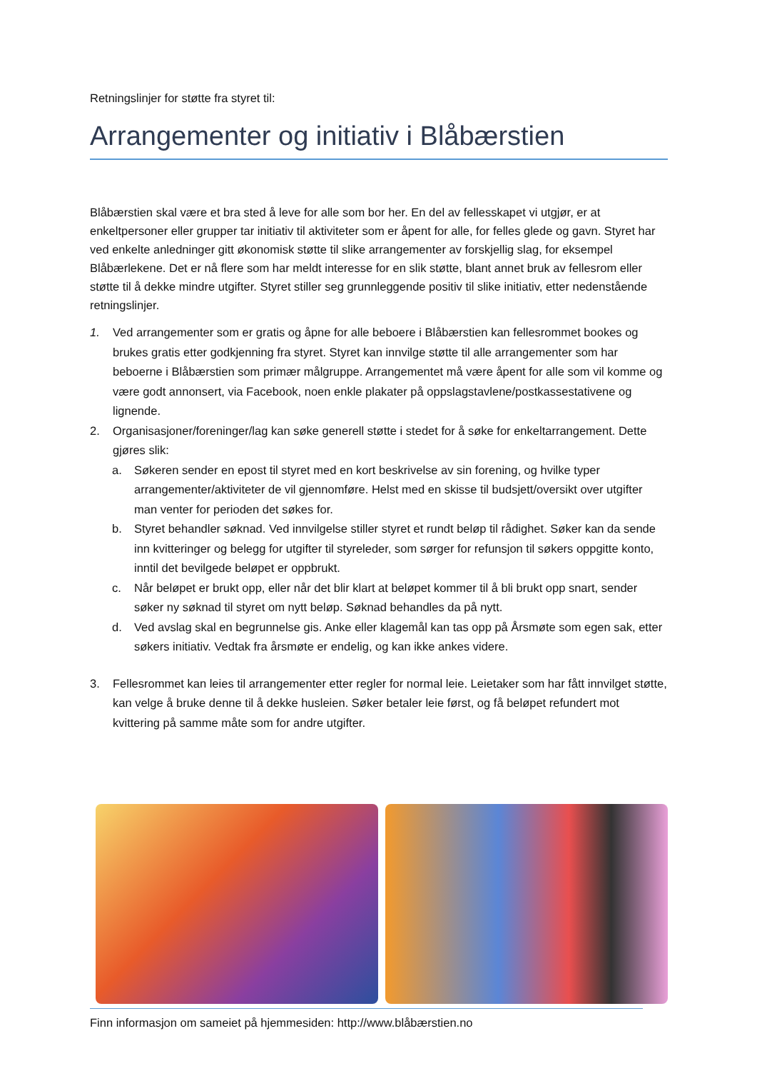Retningslinjer for støtte fra styret til:
Arrangementer og initiativ i Blåbærstien
Blåbærstien skal være et bra sted å leve for alle som bor her. En del av fellesskapet vi utgjør, er at enkeltpersoner eller grupper tar initiativ til aktiviteter som er åpent for alle, for felles glede og gavn. Styret har ved enkelte anledninger gitt økonomisk støtte til slike arrangementer av forskjellig slag, for eksempel Blåbærlekene. Det er nå flere som har meldt interesse for en slik støtte, blant annet bruk av fellesrom eller støtte til å dekke mindre utgifter. Styret stiller seg grunnleggende positiv til slike initiativ, etter nedenstående retningslinjer.
1. Ved arrangementer som er gratis og åpne for alle beboere i Blåbærstien kan fellesrommet bookes og brukes gratis etter godkjenning fra styret. Styret kan innvilge støtte til alle arrangementer som har beboerne i Blåbærstien som primær målgruppe. Arrangementet må være åpent for alle som vil komme og være godt annonsert, via Facebook, noen enkle plakater på oppslagstavlene/postkassestativene og lignende.
2. Organisasjoner/foreninger/lag kan søke generell støtte i stedet for å søke for enkeltarrangement. Dette gjøres slik:
a. Søkeren sender en epost til styret med en kort beskrivelse av sin forening, og hvilke typer arrangementer/aktiviteter de vil gjennomføre. Helst med en skisse til budsjett/oversikt over utgifter man venter for perioden det søkes for.
b. Styret behandler søknad. Ved innvilgelse stiller styret et rundt beløp til rådighet. Søker kan da sende inn kvitteringer og belegg for utgifter til styreleder, som sørger for refunsjon til søkers oppgitte konto, inntil det bevilgede beløpet er oppbrukt.
c. Når beløpet er brukt opp, eller når det blir klart at beløpet kommer til å bli brukt opp snart, sender søker ny søknad til styret om nytt beløp. Søknad behandles da på nytt.
d. Ved avslag skal en begrunnelse gis. Anke eller klagemål kan tas opp på Årsmøte som egen sak, etter søkers initiativ. Vedtak fra årsmøte er endelig, og kan ikke ankes videre.
3. Fellesrommet kan leies til arrangementer etter regler for normal leie. Leietaker som har fått innvilget støtte, kan velge å bruke denne til å dekke husleien. Søker betaler leie først, og få beløpet refundert mot kvittering på samme måte som for andre utgifter.
Finn informasjon om sameiet på hjemmesiden: http://www.blåbærstien.no